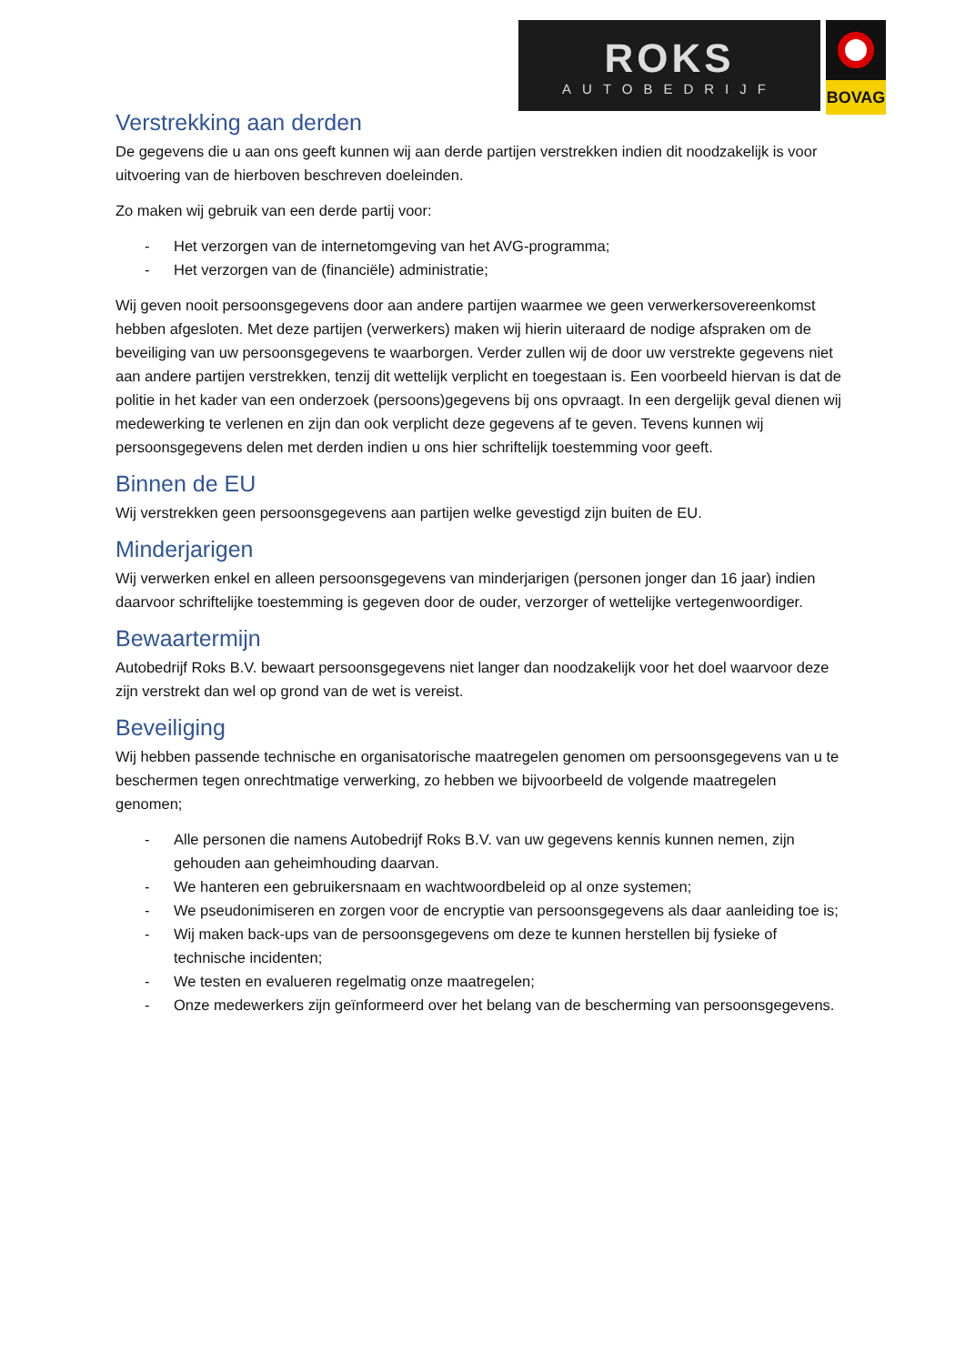ROKS
AUTOBEDRIJF
BOVAG
Verstrekking aan derden
De gegevens die u aan ons geeft kunnen wij aan derde partijen verstrekken indien dit noodzakelijk is voor uitvoering van de hierboven beschreven doeleinden.
Zo maken wij gebruik van een derde partij voor:
- Het verzorgen van de internetomgeving van het AVG-programma;
- Het verzorgen van de (financiële) administratie;
Wij geven nooit persoonsgegevens door aan andere partijen waarmee we geen verwerkersovereenkomst hebben afgesloten. Met deze partijen (verwerkers) maken wij hierin uiteraard de nodige afspraken om de beveiliging van uw persoonsgegevens te waarborgen. Verder zullen wij de door uw verstrekte gegevens niet aan andere partijen verstrekken, tenzij dit wettelijk verplicht en toegestaan is. Een voorbeeld hiervan is dat de politie in het kader van een onderzoek (persoons)gegevens bij ons opvraagt. In een dergelijk geval dienen wij medewerking te verlenen en zijn dan ook verplicht deze gegevens af te geven. Tevens kunnen wij persoonsgegevens delen met derden indien u ons hier schriftelijk toestemming voor geeft.
Binnen de EU
Wij verstrekken geen persoonsgegevens aan partijen welke gevestigd zijn buiten de EU.
Minderjarigen
Wij verwerken enkel en alleen persoonsgegevens van minderjarigen (personen jonger dan 16 jaar) indien daarvoor schriftelijke toestemming is gegeven door de ouder, verzorger of wettelijke vertegenwoordiger.
Bewaartermijn
Autobedrijf Roks B.V. bewaart persoonsgegevens niet langer dan noodzakelijk voor het doel waarvoor deze zijn verstrekt dan wel op grond van de wet is vereist.
Beveiliging
Wij hebben passende technische en organisatorische maatregelen genomen om persoonsgegevens van u te beschermen tegen onrechtmatige verwerking, zo hebben we bijvoorbeeld de volgende maatregelen genomen;
- Alle personen die namens Autobedrijf Roks B.V. van uw gegevens kennis kunnen nemen, zijn gehouden aan geheimhouding daarvan.
- We hanteren een gebruikersnaam en wachtwoordbeleid op al onze systemen;
- We pseudonimiseren en zorgen voor de encryptie van persoonsgegevens als daar aanleiding toe is;
- Wij maken back-ups van de persoonsgegevens om deze te kunnen herstellen bij fysieke of technische incidenten;
- We testen en evalueren regelmatig onze maatregelen;
- Onze medewerkers zijn geïnformeerd over het belang van de bescherming van persoonsgegevens.